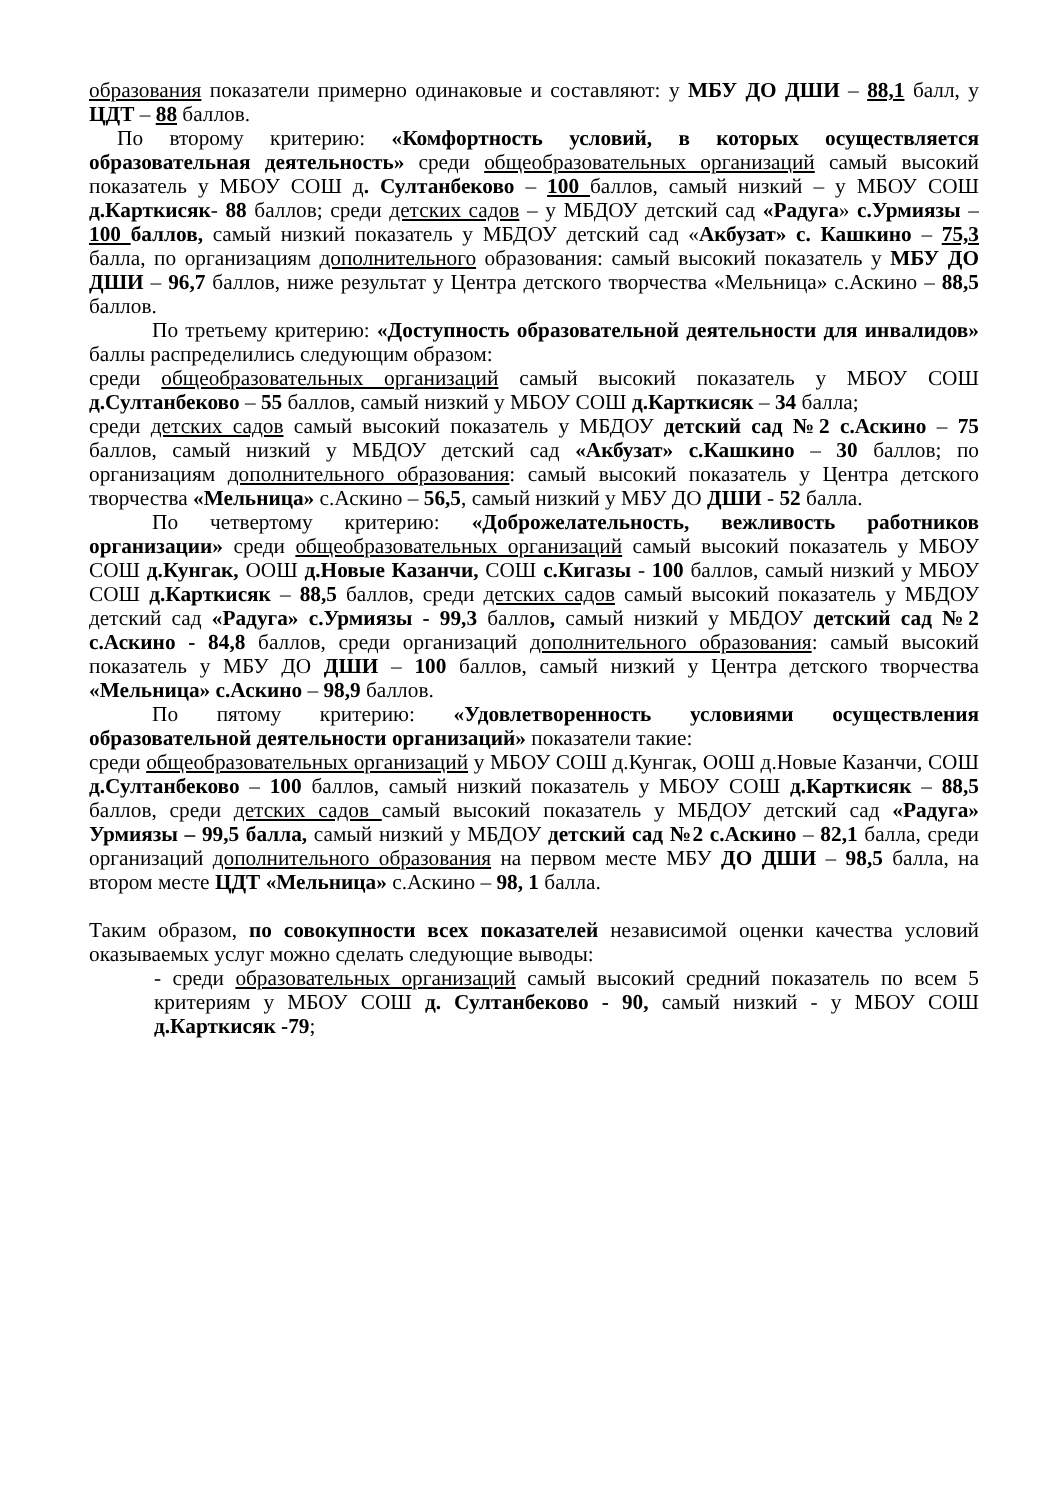образования показатели примерно одинаковые и составляют: у МБУ ДО ДШИ – 88,1 балл, у ЦДТ – 88 баллов.
По второму критерию: «Комфортность условий, в которых осуществляется образовательная деятельность» среди общеобразовательных организаций самый высокий показатель у МБОУ СОШ д. Султанбеково – 100 баллов, самый низкий – у МБОУ СОШ д.Карткисяк- 88 баллов; среди детских садов – у МБДОУ детский сад «Радуга» с.Урмиязы – 100 баллов, самый низкий показатель у МБДОУ детский сад «Акбузат» с. Кашкино – 75,3 балла, по организациям дополнительного образования: самый высокий показатель у МБУ ДО ДШИ – 96,7 баллов, ниже результат у Центра детского творчества «Мельница» с.Аскино – 88,5 баллов.
По третьему критерию: «Доступность образовательной деятельности для инвалидов» баллы распределились следующим образом:
среди общеобразовательных организаций самый высокий показатель у МБОУ СОШ д.Султанбеково – 55 баллов, самый низкий у МБОУ СОШ д.Карткисяк – 34 балла;
среди детских садов самый высокий показатель у МБДОУ детский сад №2 с.Аскино – 75 баллов, самый низкий у МБДОУ детский сад «Акбузат» с.Кашкино – 30 баллов; по организациям дополнительного образования: самый высокий показатель у Центра детского творчества «Мельница» с.Аскино – 56,5, самый низкий у МБУ ДО ДШИ - 52 балла.
По четвертому критерию: «Доброжелательность, вежливость работников организации» среди общеобразовательных организаций самый высокий показатель у МБОУ СОШ д.Кунгак, ООШ д.Новые Казанчи, СОШ с.Кигазы - 100 баллов, самый низкий у МБОУ СОШ д.Карткисяк – 88,5 баллов, среди детских садов самый высокий показатель у МБДОУ детский сад «Радуга» с.Урмиязы - 99,3 баллов, самый низкий у МБДОУ детский сад №2 с.Аскино - 84,8 баллов, среди организаций дополнительного образования: самый высокий показатель у МБУ ДО ДШИ – 100 баллов, самый низкий у Центра детского творчества «Мельница» с.Аскино – 98,9 баллов.
По пятому критерию: «Удовлетворенность условиями осуществления образовательной деятельности организаций» показатели такие:
среди общеобразовательных организаций у МБОУ СОШ д.Кунгак, ООШ д.Новые Казанчи, СОШ д.Султанбеково – 100 баллов, самый низкий показатель у МБОУ СОШ д.Карткисяк – 88,5 баллов, среди детских садов самый высокий показатель у МБДОУ детский сад «Радуга» Урмиязы – 99,5 балла, самый низкий у МБДОУ детский сад №2 с.Аскино – 82,1 балла, среди организаций дополнительного образования на первом месте МБУ ДО ДШИ – 98,5 балла, на втором месте ЦДТ «Мельница» с.Аскино – 98, 1 балла.
Таким образом, по совокупности всех показателей независимой оценки качества условий оказываемых услуг можно сделать следующие выводы:
- среди образовательных организаций самый высокий средний показатель по всем 5 критериям у МБОУ СОШ д. Султанбеково - 90, самый низкий - у МБОУ СОШ д.Карткисяк -79;